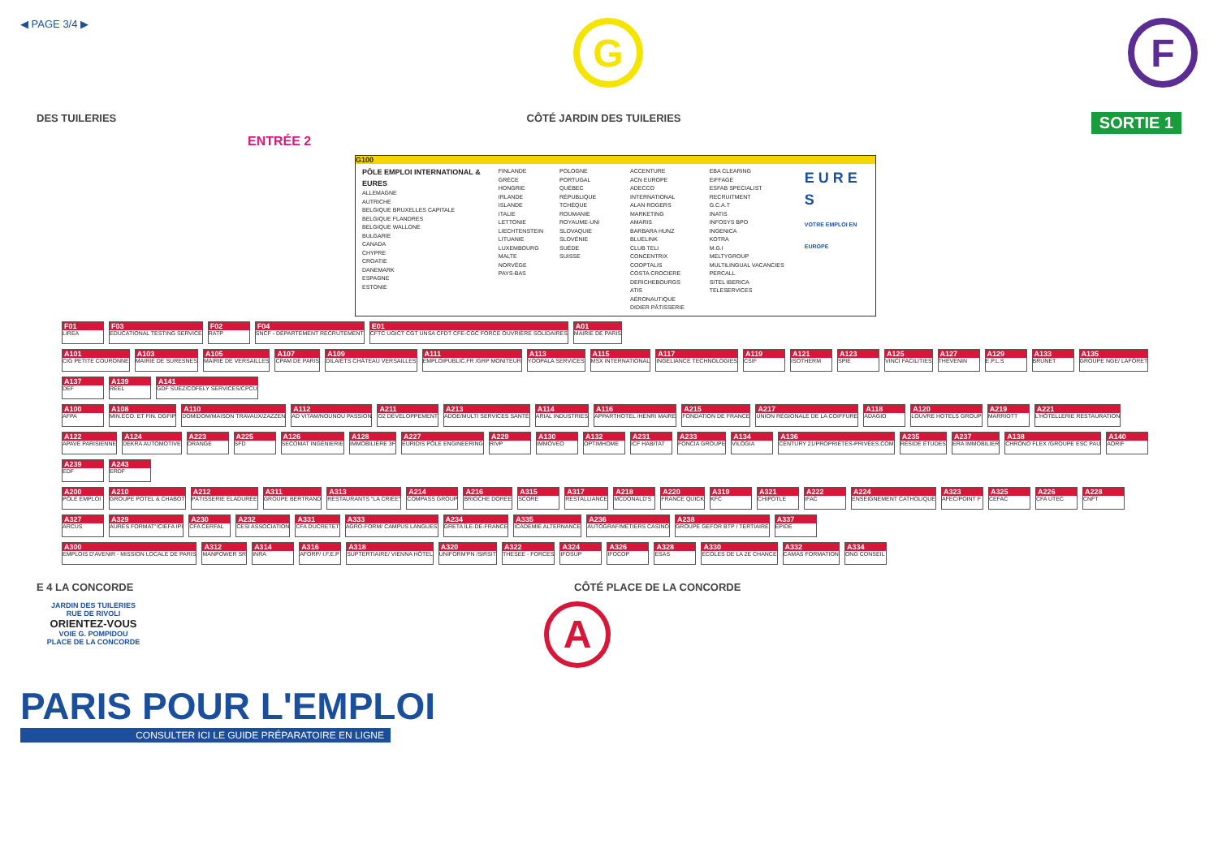◀ PAGE 3/4 ▶ G F
DES TUILERIES CÔTÉ JARDIN DES TUILERIES SORTIE 1
ENTRÉE 2
G100
PÔLE EMPLOI INTERNATIONAL & EURES
ALLEMAGNE
AUTRICHE
BELGIQUE BRUXELLES CAPITALE
BELGIQUE FLANDRES
BELGIQUE WALLONE
BULGARIE
CANADA
CHYPRE
CROATIE
DANEMARK
ESPAGNE
ESTONIE
FINLANDE
GRÈCE
HONGRIE
IRLANDE
ISLANDE
ITALIE
LETTONIE
LIECHTENSTEIN
LITUANIE
LUXEMBOURG
MALTE
NORVÈGE
PAYS-BAS
POLOGNE
PORTUGAL
QUÉBEC
RÉPUBLIQUE TCHÈQUE
ROUMANIE
ROYAUME-UNI
SLOVAQUIE
SLOVÉNIE
SUÈDE
SUISSE
ACCENTURE
ACN EUROPE
ADECCO INTERNATIONAL
ALAN ROGERS MARKETING
AMARIS
BARBARA HUNZ
BLUELINK
CLUB TELI
CONCENTRIX
COOPTALIS
COSTA CROCIERE
DERICHEBOURGS ATIS
AÉRONAUTIQUE
DIDIER PÂTISSERIE
EBA CLEARING
EIFFAGE
ESFAB SPECIALIST RECRUITMENT
G.C.A.T
INATIS
INFOSYS BPO
INGENICA
KOTRA
M.G.I
MELTYGROUP
MULTILINGUAL VACANCIES
PERCALL
SITEL IBERICA TELESERVICES
E U R E S
VOTRE EMPLOI EN EUROPE
F01
LIREA
F03
EDUCATIONAL TESTING SERVICE
F02
RATP
F04
SNCF - DÉPARTEMENT RECRUTEMENT
E01
CFTC UGICT CGT UNSA CFDT CFE-CGC FORCE OUVRIÈRE SOLIDAIRES
A01
MAIRIE DE PARIS
A101
CIG PETITE COURONNE
A103
MAIRIE DE SURESNES
A105
MAIRIE DE VERSAILLES
A107
CPAM DE PARIS
A109
DILA/ÉTS CHÂTEAU VERSAILLES
A111
EMPLOIPUBLIC.FR /GRP MONITEUR
A113
YOOPALA SERVICES
A115
MSX INTERNATIONAL
A117
INGELIANCE TECHNOLOGIES
A119
CSIF
A121
ISOTHERM
A123
SPIE
A125
VINCI FACILITIES
A127
THÉVENIN
A129
E.P.L.S
A133
BRUNET
A135
GROUPE NGE/ LAFÔRET
A137
DEF
A139
RÉEL
A141
GDF SUEZ/COFELY SERVICES/CPCU
A100
AFPA
A108
MIN.ÉCO. ET FIN. DGFIP
A110
DOMIDOM/MAISON TRAVAUX/ZAZZEN
A112
AD VITAM/NOUNOU PASSION
A211
O2 DÉVELOPPEMENT
A213
ADOE/MULTI SERVICES SANTÉ
A114
ARIAL INDUSTRIES
A116
APPARTHOTEL /HENRI MAIRE
A215
FONDATION DE FRANCE
A217
UNION RÉGIONALE DE LA COIFFURE
A118
ADAGIO
A120
LOUVRE HOTELS GROUP
A219
MARRIOTT
A221
L'HÔTELLERIE RESTAURATION
A122
APAVE PARISIENNE
A124
DEKRA AUTOMOTIVE
A223
ORANGE
A225
SFD
A126
SECOMAT INGÉNIERIE
A128
IMMOBILIÈRE 3F
A227
EURIDIS PÔLE ENGINEERING
A229
RIVP
A130
IMMOVEO
A132
OPTIMHOME
A231
ICF HABITAT
A233
FONCIA GROUPE
A134
VILOGIA
A136
CENTURY 21/PROPRIÉTÉS-PRIVÉES.COM
A235
RÉSIDE ÉTUDES
A237
ERA IMMOBILIER
A138
CHRONO FLEX /GROUPE ESC PAU
A140
AORIF
A239
EDF
A243
ERDF
A200
PÔLE EMPLOI
A210
GROUPE POTEL & CHABOT
A212
PÂTISSERIE ELADURÉE
A311
GROUPE BERTRAND
A313
RESTAURANTS "LA CRIÉE"
A214
COMPASS GROUP
A216
BRIOCHE DORÉE
A315
SCORE
A317
RESTALLIANCE
A218
MCDONALD'S
A220
FRANCE QUICK
A319
KFC
A321
CHIPOTLE
A222
IFAC
A224
ENSEIGNEMENT CATHOLIQUE
A323
AFEC/POINT F
A325
CEFAC
A226
CFA UTEC
A228
CNFT
A327
ARCUS
A329
AURÈS FORMAT°/CIEFA IPI
A230
CFA CERFAL
A232
CESI ASSOCIATION
A331
CFA DUCRETET
A333
AGRO-FORM/ CAMPUS LANGUES
A234
GRETA ÎLE-DE-FRANCE
A335
ICADEMIE ALTERNANCE
A236
AUTOGRAF/MÉTIERS CASINO
A238
GROUPE GEFOR BTP / TERTIAIRE
A337
ÉPIDE
A300
EMPLOIS D'AVENIR - MISSION LOCALE DE PARIS
A312
MANPOWER SR
A314
INRA
A316
AFORP/ I.F.E.P
A318
SUPTERTIAIRE/ VIENNA HÔTEL
A320
UNIFORM'PN /SIRSIT
A322
THESEE - FORCES
A324
IFOSUP
A326
IFOCOP
A328
ESAS
A330
ÉCOLES DE LA 2E CHANCE
A332
CAMAS FORMATION
A334
ONG CONSEIL
E 4 LA CONCORDE CÔTÉ PLACE DE LA CONCORDE
JARDIN DES TUILERIES
RUE DE RIVOLI
ORIENTEZ-VOUS
VOIE G. POMPIDOU
PLACE DE LA CONCORDE
A
PARIS POUR L'EMPLOI
CONSULTER ICI LE GUIDE PRÉPARATOIRE EN LIGNE